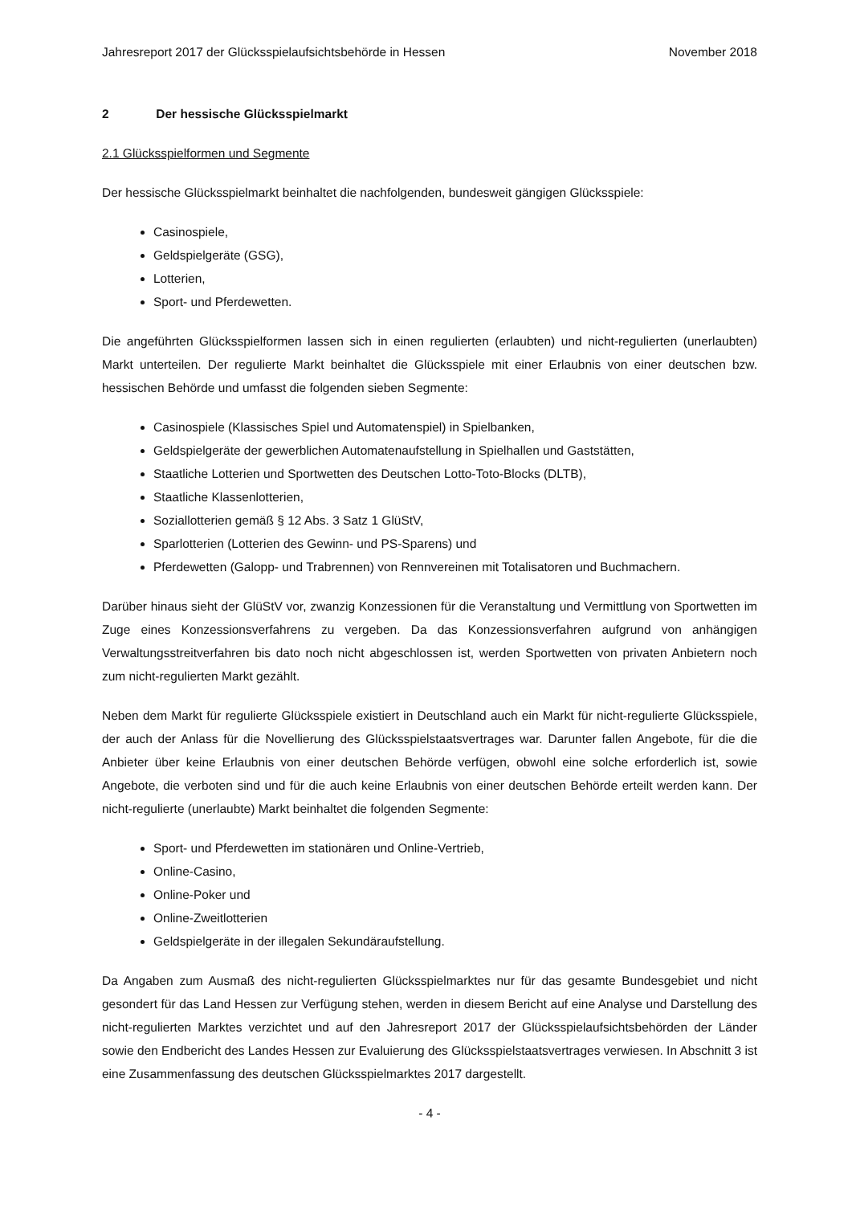Jahresreport 2017 der Glücksspielaufsichtsbehörde in Hessen November 2018
2 Der hessische Glücksspielmarkt
2.1 Glücksspielformen und Segmente
Der hessische Glücksspielmarkt beinhaltet die nachfolgenden, bundesweit gängigen Glücksspiele:
Casinospiele,
Geldspielgeräte (GSG),
Lotterien,
Sport- und Pferdewetten.
Die angeführten Glücksspielformen lassen sich in einen regulierten (erlaubten) und nicht-regulierten (unerlaubten) Markt unterteilen. Der regulierte Markt beinhaltet die Glücksspiele mit einer Erlaubnis von einer deutschen bzw. hessischen Behörde und umfasst die folgenden sieben Segmente:
Casinospiele (Klassisches Spiel und Automatenspiel) in Spielbanken,
Geldspielgeräte der gewerblichen Automatenaufstellung in Spielhallen und Gaststätten,
Staatliche Lotterien und Sportwetten des Deutschen Lotto-Toto-Blocks (DLTB),
Staatliche Klassenlotterien,
Soziallotterien gemäß § 12 Abs. 3 Satz 1 GlüStV,
Sparlotterien (Lotterien des Gewinn- und PS-Sparens) und
Pferdewetten (Galopp- und Trabrennen) von Rennvereinen mit Totalisatoren und Buchmachern.
Darüber hinaus sieht der GlüStV vor, zwanzig Konzessionen für die Veranstaltung und Vermittlung von Sportwetten im Zuge eines Konzessionsverfahrens zu vergeben. Da das Konzessionsverfahren auf­grund von anhängigen Verwaltungsstreitverfahren bis dato noch nicht abgeschlossen ist, werden Sportwetten von privaten Anbietern noch zum nicht-regulierten Markt gezählt.
Neben dem Markt für regulierte Glücksspiele existiert in Deutschland auch ein Markt für nicht-regu­lierte Glücksspiele, der auch der Anlass für die Novellierung des Glücksspielstaatsvertrages war. Da­runter fallen Angebote, für die die Anbieter über keine Erlaubnis von einer deutschen Behörde verfü­gen, obwohl eine solche erforderlich ist, sowie Angebote, die verboten sind und für die auch keine Erlaubnis von einer deutschen Behörde erteilt werden kann. Der nicht-regulierte (unerlaubte) Markt beinhaltet die folgenden Segmente:
Sport- und Pferdewetten im stationären und Online-Vertrieb,
Online-Casino,
Online-Poker und
Online-Zweitlotterien
Geldspielgeräte in der illegalen Sekundäraufstellung.
Da Angaben zum Ausmaß des nicht-regulierten Glücksspielmarktes nur für das gesamte Bundesgebiet und nicht gesondert für das Land Hessen zur Verfügung stehen, werden in diesem Bericht auf eine Analyse und Darstellung des nicht-regulierten Marktes verzichtet und auf den Jahresreport 2017 der Glücksspielaufsichtsbehörden der Länder sowie den Endbericht des Landes Hessen zur Evaluierung des Glücksspielstaatsvertrages verwiesen. In Abschnitt 3 ist eine Zusammenfassung des deutschen Glücks­spielmarktes 2017 dargestellt.
- 4 -